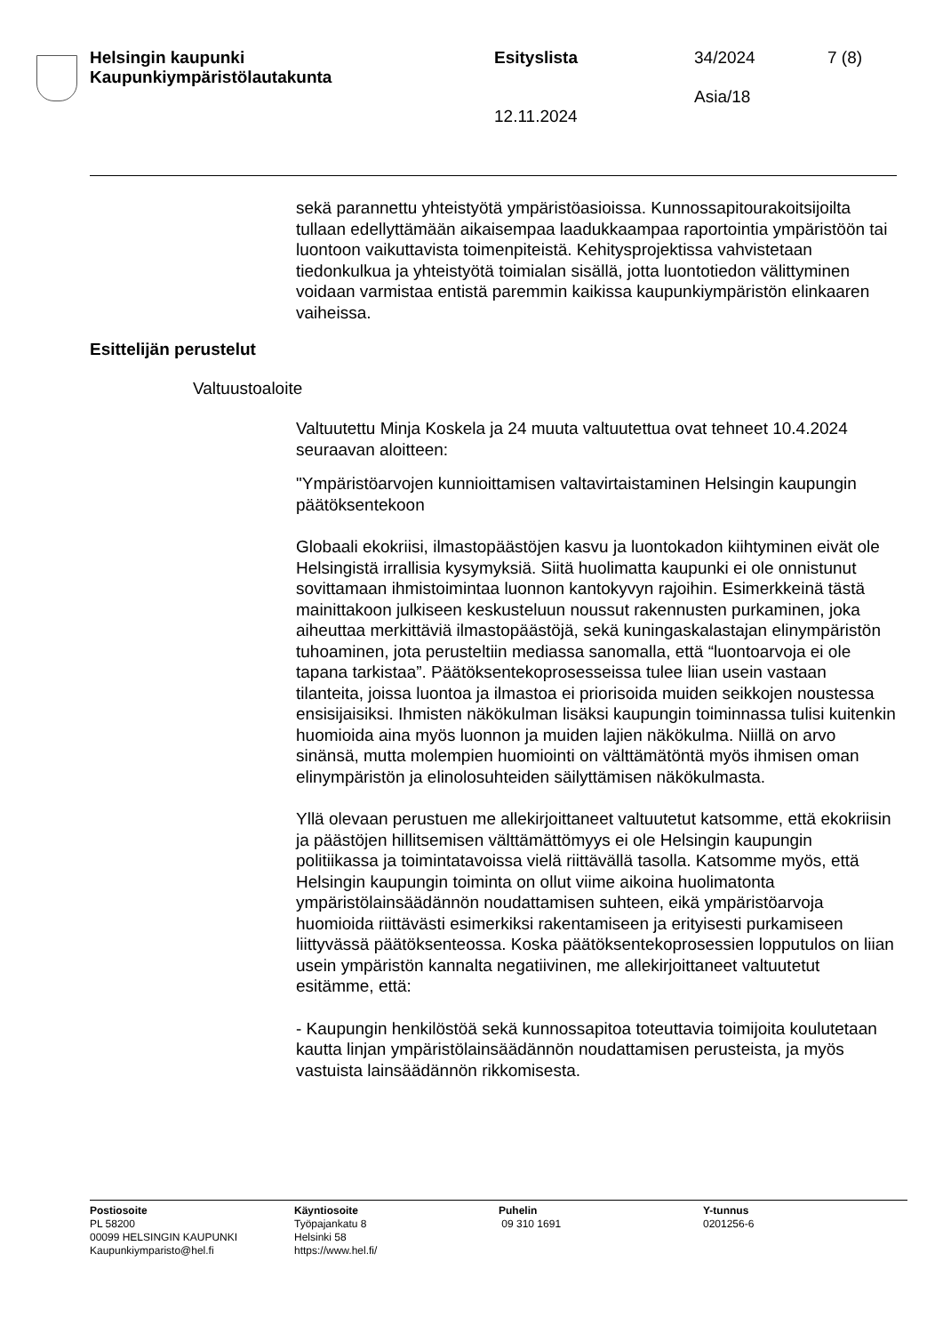Helsingin kaupunki
Kaupunkiympäristölautakunta
Esityslista
12.11.2024
34/2024
Asia/18
7 (8)
sekä parannettu yhteistyötä ympäristöasioissa. Kunnossapitourakoitsi­joilta tullaan edellyttämään aikaisempaa laadukkaampaa raportointia ympäristöön tai luontoon vaikuttavista toimenpiteistä. Kehitysprojektis­sa vahvistetaan tiedonkulkua ja yhteistyötä toimialan sisällä, jotta luon­totiedon välittyminen voidaan varmistaa entistä paremmin kaikissa kaupunkiympäristön elinkaaren vaiheissa.
Esittelijän perustelut
Valtuustoaloite
Valtuutettu Minja Koskela ja 24 muuta valtuutettua ovat tehneet 10.4.2024 seuraavan aloitteen:
"Ympäristöarvojen kunnioittamisen valtavirtaistaminen Helsingin kau­pungin päätöksentekoon
Globaali ekokriisi, ilmastopäästöjen kasvu ja luontokadon kiihtyminen eivät ole Helsingistä irrallisia kysymyksiä. Siitä huolimatta kaupunki ei ole onnistunut sovittamaan ihmistoimintaa luonnon kantokyvyn rajoihin. Esimerkkeinä tästä mainittakoon julkiseen keskusteluun nous­sut rakennusten purkaminen, joka aiheuttaa merkittäviä ilmastopäästö­jä, sekä kuningaskalastajan elinympäristön tuhoaminen, jota perustel­tiin mediassa sanomalla, että “luontoarvoja ei ole tapana tarkistaa”. Päätöksentekoprosesseissa tulee liian usein vastaan tilanteita, joissa luontoa ja ilmastoa ei priorisoida muiden seikkojen noustessa ensisijai­siksi. Ihmisten näkökulman lisäksi kaupungin toiminnassa tulisi kuiten­kin huomioida aina myös luonnon ja muiden lajien näkökulma. Niillä on arvo sinänsä, mutta molempien huomiointi on välttämätöntä myös ih­misen oman elinympäristön ja elinolosuhteiden säilyttämisen näkökul­masta.
Yllä olevaan perustuen me allekirjoittaneet valtuutetut katsomme, että ekokriisin ja päästöjen hillitsemisen välttämättömyys ei ole Helsingin kaupungin politiikassa ja toimintatavoissa vielä riittävällä tasolla. Kat­somme myös, että Helsingin kaupungin toiminta on ollut viime aikoina huolimatonta ympäristölainsäädännön noudattamisen suhteen, eikä ympäristöarvoja huomioida riittävästi esimerkiksi rakentamiseen ja eri­tyisesti purkamiseen liittyvässä päätöksenteossa. Koska päätöksentekoprosessien lopputulos on liian usein ympäristön kannalta negatiivinen, me allekirjoittaneet valtuutetut esitämme, että:
- Kaupungin henkilöstöä sekä kunnossapitoa toteuttavia toimijoita kou­lutetaan kautta linjan ympäristölainsäädännön noudattamisen perus­teista, ja myös vastuista lainsäädännön rikkomisesta.
Postiosoite
PL 58200
00099 HELSINGIN KAUPUNKI
Kaupunkiymparisto@hel.fi
Käyntiosoite
Työpajankatu 8
Helsinki 58
https://www.hel.fi/
Puhelin
09 310 1691
Y-tunnus
0201256-6